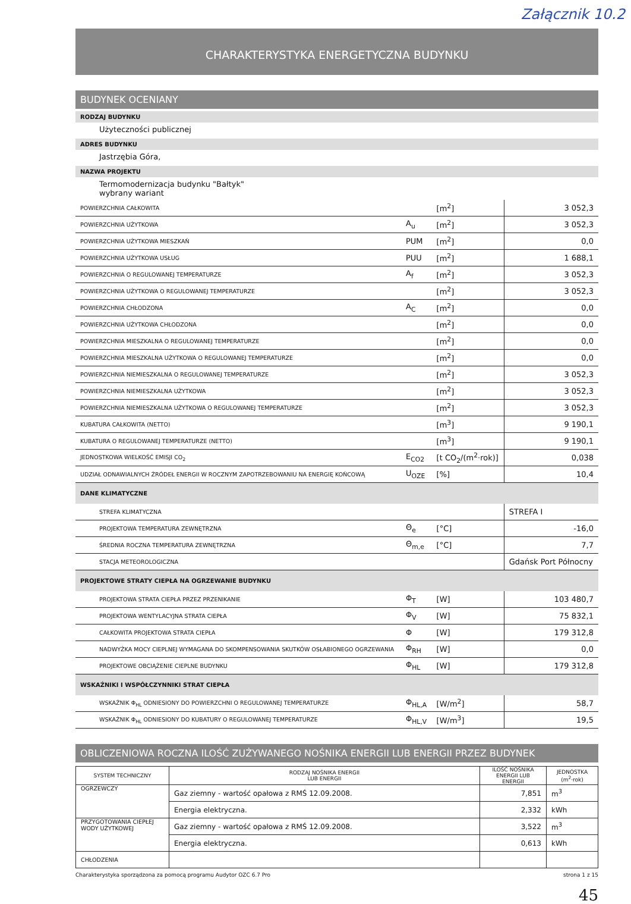Załącznik 10.2
CHARAKTERYSTYKA ENERGETYCZNA BUDYNKU
BUDYNEK OCENIANY
RODZAJ BUDYNKU
Użyteczności publicznej
ADRES BUDYNKU
Jastrzębia Góra,
NAZWA PROJEKTU
Termomodernizacja budynku "Bałtyk"
wybrany wariant
| POWIERZCHNIA CAŁKOWITA | | [m<sup>2</sup>] | 3 052,3 |
| POWIERZCHNIA UŻYTKOWA | A<sub>u</sub> | [m<sup>2</sup>] | 3 052,3 |
| POWIERZCHNIA UŻYTKOWA MIESZKAŃ | PUM | [m<sup>2</sup>] | 0,0 |
| POWIERZCHNIA UŻYTKOWA USŁUG | PUU | [m<sup>2</sup>] | 1 688,1 |
| POWIERZCHNIA O REGULOWANEJ TEMPERATURZE | A<sub>f</sub> | [m<sup>2</sup>] | 3 052,3 |
| POWIERZCHNIA UŻYTKOWA O REGULOWANEJ TEMPERATURZE | | [m<sup>2</sup>] | 3 052,3 |
| POWIERZCHNIA CHŁODZONA | A<sub>C</sub> | [m<sup>2</sup>] | 0,0 |
| POWIERZCHNIA UŻYTKOWA CHŁODZONA | | [m<sup>2</sup>] | 0,0 |
| POWIERZCHNIA MIESZKALNA O REGULOWANEJ TEMPERATURZE | | [m<sup>2</sup>] | 0,0 |
| POWIERZCHNIA MIESZKALNA UŻYTKOWA O REGULOWANEJ TEMPERATURZE | | [m<sup>2</sup>] | 0,0 |
| POWIERZCHNIA NIEMIESZKALNA O REGULOWANEJ TEMPERATURZE | | [m<sup>2</sup>] | 3 052,3 |
| POWIERZCHNIA NIEMIESZKALNA UŻYTKOWA | | [m<sup>2</sup>] | 3 052,3 |
| POWIERZCHNIA NIEMIESZKALNA UŻYTKOWA O REGULOWANEJ TEMPERATURZE | | [m<sup>2</sup>] | 3 052,3 |
| KUBATURA CAŁKOWITA (NETTO) | | [m<sup>3</sup>] | 9 190,1 |
| KUBATURA O REGULOWANEJ TEMPERATURZE (NETTO) | | [m<sup>3</sup>] | 9 190,1 |
| JEDNOSTKOWA WIELKOŚĆ EMISJI CO<sub>2</sub> | E<sub>CO2</sub> | [t CO<sub>2</sub>/(m<sup>2</sup>·rok)] | 0,038 |
| UDZIAŁ ODNAWIALNYCH ŹRÓDEŁ ENERGII W ROCZNYM ZAPOTRZEBOWANIU NA ENERGIĘ KOŃCOWĄ | U<sub>OZE</sub> | [%] | 10,4 |
| DANE KLIMATYCZNE | | | |
| STREFA KLIMATYCZNA | | | STREFA I |
| PROJEKTOWA TEMPERATURA ZEWNĘTRZNA | Θ<sub>e</sub> | [°C] | -16,0 |
| ŚREDNIA ROCZNA TEMPERATURA ZEWNĘTRZNA | Θ<sub>m,e</sub> | [°C] | 7,7 |
| STACJA METEOROLOGICZNA | | | Gdańsk Port Północny |
| PROJEKTOWE STRATY CIEPŁA NA OGRZEWANIE BUDYNKU | | | |
| PROJEKTOWA STRATA CIEPŁA PRZEZ PRZENIKANIE | Φ<sub>T</sub> | [W] | 103 480,7 |
| PROJEKTOWA WENTYLACYJNA STRATA CIEPŁA | Φ<sub>V</sub> | [W] | 75 832,1 |
| CAŁKOWITA PROJEKTOWA STRATA CIEPŁA | Φ | [W] | 179 312,8 |
| NADWYŻKA MOCY CIEPLNEJ WYMAGANA DO SKOMPENSOWANIA SKUTKÓW OSŁABIONEGO OGRZEWANIA | Φ<sub>RH</sub> | [W] | 0,0 |
| PROJEKTOWE OBCIĄŻENIE CIEPLNE BUDYNKU | Φ<sub>HL</sub> | [W] | 179 312,8 |
| WSKAŹNIKI I WSPÓŁCZYNNIKI STRAT CIEPŁA | | | |
| WSKAŹNIK Φ<sub>HL</sub> ODNIESIONY DO POWIERZCHNI O REGULOWANEJ TEMPERATURZE | Φ<sub>HL,A</sub> | [W/m<sup>2</sup>] | 58,7 |
| WSKAŹNIK Φ<sub>HL</sub> ODNIESIONY DO KUBATURY O REGULOWANEJ TEMPERATURZE | Φ<sub>HL,V</sub> | [W/m<sup>3</sup>] | 19,5 |
OBLICZENIOWA ROCZNA ILOŚĆ ZUŻYWANEGO NOŚNIKA ENERGII LUB ENERGII PRZEZ BUDYNEK
| SYSTEM TECHNICZNY | RODZAJ NOŚNIKA ENERGII LUB ENERGII | ILOŚĆ NOŚNIKA ENERGII LUB ENERGII | JEDNOSTKA (m<sup>2</sup>·rok) |
| --- | --- | --- | --- |
| OGRZEWCZY | Gaz ziemny - wartość opałowa z RMŚ 12.09.2008. | 7,851 | m<sup>3</sup> |
| | Energia elektryczna. | 2,332 | kWh |
| PRZYGOTOWANIA CIEPŁEJ WODY UŻYTKOWEJ | Gaz ziemny - wartość opałowa z RMŚ 12.09.2008. | 3,522 | m<sup>3</sup> |
| | Energia elektryczna. | 0,613 | kWh |
| CHŁODZENIA | | | |
Charakterystyka sporządzona za pomocą programu Audytor OZC 6.7 Pro strona 1 z 15
45